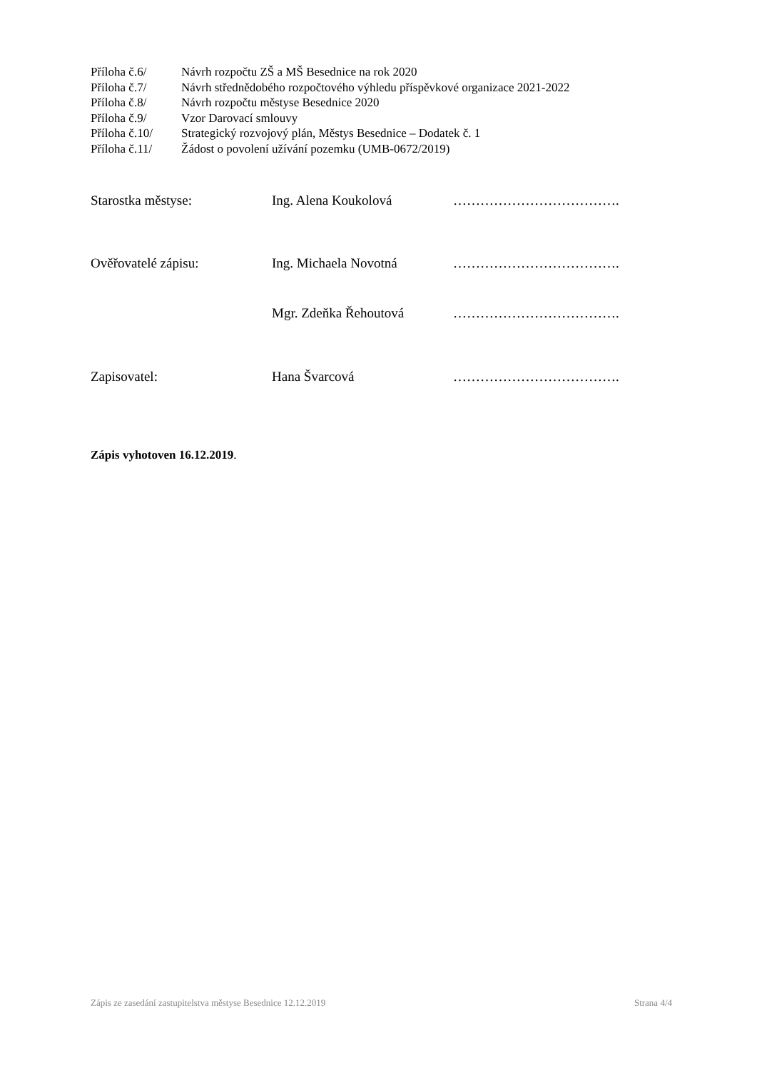Příloha č.6/ Návrh rozpočtu ZŠ a MŠ Besednice na rok 2020
Příloha č.7/ Návrh střednědobého rozpočtového výhledu příspěvkové organizace 2021-2022
Příloha č.8/ Návrh rozpočtu městyse Besednice 2020
Příloha č.9/ Vzor Darovací smlouvy
Příloha č.10/ Strategický rozvojový plán, Městys Besednice – Dodatek č. 1
Příloha č.11/ Žádost o povolení užívání pozemku (UMB-0672/2019)
Starostka městyse: Ing. Alena Koukolová ……………………………….
Ověřovatelé zápisu: Ing. Michaela Novotná ……………………………….
Mgr. Zdeňka Řehoutová ……………………………….
Zapisovatel: Hana Švarcová ……………………………….
Zápis vyhotoven 16.12.2019.
Zápis ze zasedání zastupitelstva městyse Besednice 12.12.2019 Strana 4/4